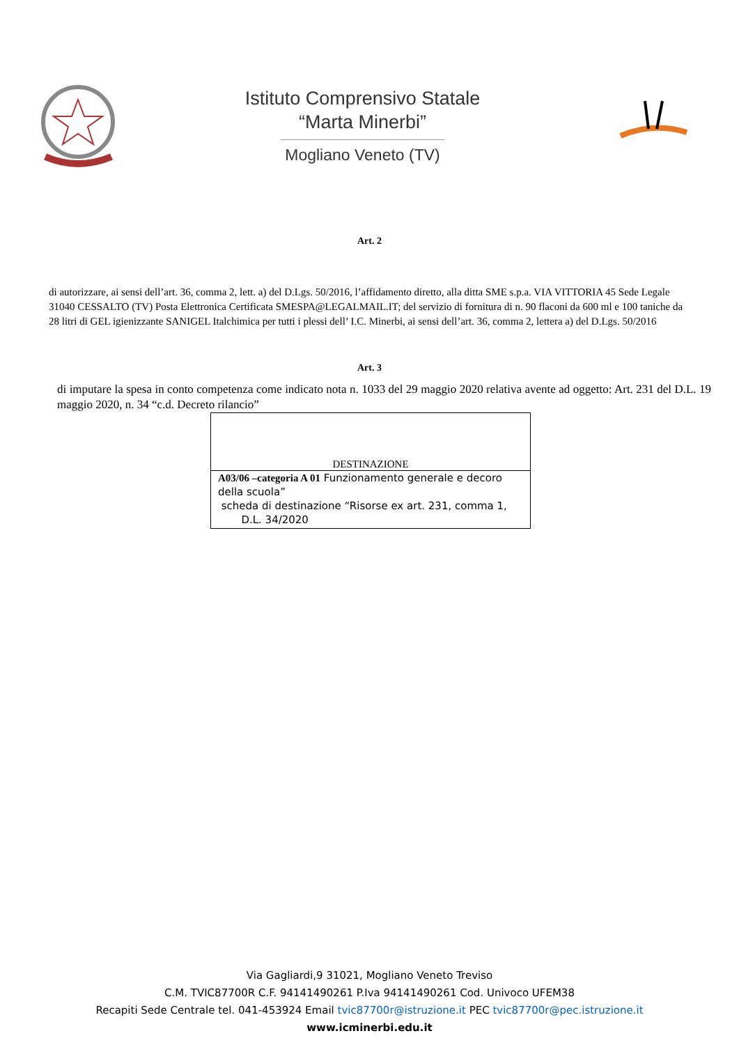Istituto Comprensivo Statale
“Marta Minerbi”
Mogliano Veneto (TV)
Art. 2
di autorizzare, ai sensi dell’art. 36, comma 2, lett. a) del D.Lgs. 50/2016, l’affidamento diretto, alla ditta SME s.p.a. VIA VITTORIA 45 Sede Legale 31040 CESSALTO (TV) Posta Elettronica Certificata SMESPA@LEGALMAIL.IT; del servizio di fornitura di n. 90 flaconi da 600 ml e 100 taniche da 28 litri di GEL igienizzante SANIGEL Italchimica per tutti i plessi dell’ I.C. Minerbi, ai sensi dell’art. 36, comma 2, lettera a) del D.Lgs. 50/2016
Art. 3
di imputare la spesa in conto competenza come indicato nota n. 1033 del 29 maggio 2020 relativa avente ad oggetto: Art. 231 del D.L. 19 maggio 2020, n. 34 “c.d. Decreto rilancio”
| DESTINAZIONE |
| A03/06 –categoria A 01 Funzionamento generale e decoro della scuola” scheda di destinazione “Risorse ex art. 231, comma 1, D.L. 34/2020 |
Via Gagliardi,9 31021, Mogliano Veneto Treviso
C.M. TVIC87700R C.F. 94141490261 P.Iva 94141490261 Cod. Univoco UFEM38
Recapiti Sede Centrale tel. 041-453924 Email tvic87700r@istruzione.it PEC tvic87700r@pec.istruzione.it
www.icminerbi.edu.it